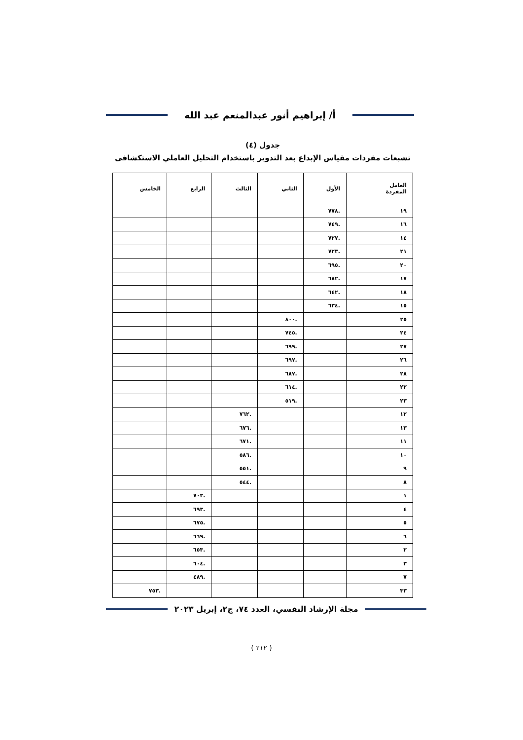أ/ إبراهيم أنور عبدالمنعم عبد الله
جدول (٤)
تشبعات مفردات مقياس الإبداع بعد التدوير باستخدام التحليل العاملي الاستكشافى
| العامل المفردة | الأول | الثاني | الثالث | الرابع | الخامس |
| --- | --- | --- | --- | --- | --- |
| ١٩ | .٧٧٨ | | | | |
| ١٦ | .٧٤٩ | | | | |
| ١٤ | .٧٢٧ | | | | |
| ٢١ | .٧٢٣ | | | | |
| ٢٠ | .٦٩٥ | | | | |
| ١٧ | .٦٨٢ | | | | |
| ١٨ | .٦٤٢ | | | | |
| ١٥ | .٦٣٤ | | | | |
| ٢٥ | | .٨٠٠ | | | |
| ٢٤ | | .٧٤٥ | | | |
| ٢٧ | | .٦٩٩ | | | |
| ٢٦ | | .٦٩٧ | | | |
| ٢٨ | | .٦٨٧ | | | |
| ٢٢ | | .٦١٤ | | | |
| ٢٣ | | .٥١٩ | | | |
| ١٢ | | | .٧٦٢ | | |
| ١٣ | | | .٦٧٦ | | |
| ١١ | | | .٦٧١ | | |
| ١٠ | | | .٥٨٦ | | |
| ٩ | | | .٥٥١ | | |
| ٨ | | | .٥٤٤ | | |
| ١ | | | | .٧٠٣ | |
| ٤ | | | | .٦٩٣ | |
| ٥ | | | | .٦٧٥ | |
| ٦ | | | | .٦٦٩ | |
| ٢ | | | | .٦٥٣ | |
| ٣ | | | | .٦٠٤ | |
| ٧ | | | | .٤٨٩ | |
| ٣٣ | | | | | .٧٥٣ |
مجلة الإرشاد النفسي، العدد ٧٤، ج٢، إبريل ٢٠٢٣
( ٢١٢ )